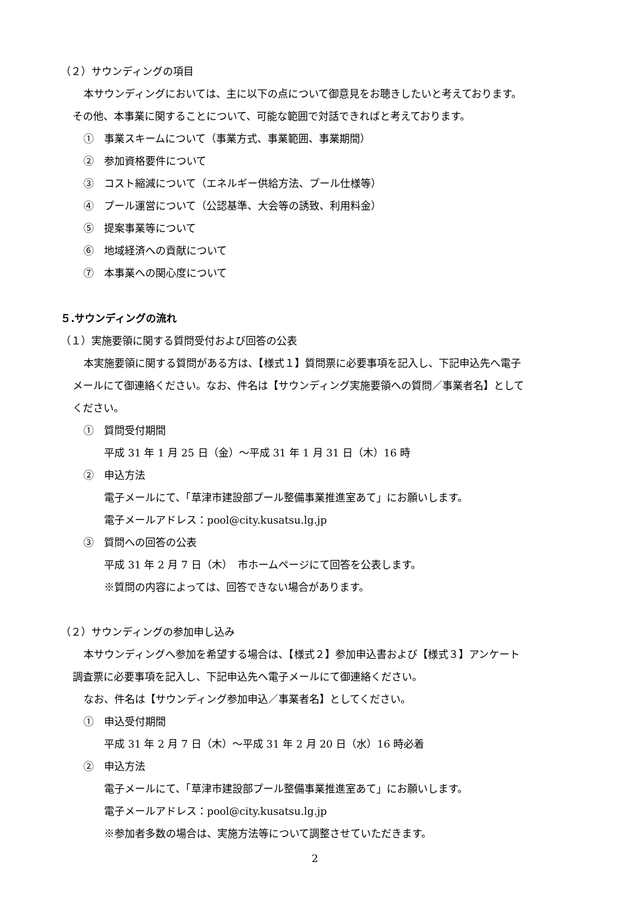（２）サウンディングの項目
本サウンディングにおいては、主に以下の点について御意見をお聴きしたいと考えております。
その他、本事業に関することについて、可能な範囲で対話できればと考えております。
①　事業スキームについて（事業方式、事業範囲、事業期間）
②　参加資格要件について
③　コスト縮減について（エネルギー供給方法、プール仕様等）
④　プール運営について（公認基準、大会等の誘致、利用料金）
⑤　提案事業等について
⑥　地域経済への貢献について
⑦　本事業への関心度について
５.サウンディングの流れ
（１）実施要領に関する質問受付および回答の公表
本実施要領に関する質問がある方は、【様式１】質問票に必要事項を記入し、下記申込先へ電子
メールにて御連絡ください。なお、件名は【サウンディング実施要領への質問／事業者名】として
ください。
①　質問受付期間
平成 31 年 1 月 25 日（金）～平成 31 年 1 月 31 日（木）16 時
②　申込方法
電子メールにて、「草津市建設部プール整備事業推進室あて」にお願いします。
電子メールアドレス：pool@city.kusatsu.lg.jp
③　質問への回答の公表
平成 31 年 2 月 7 日（木）　市ホームページにて回答を公表します。
※質問の内容によっては、回答できない場合があります。
（２）サウンディングの参加申し込み
本サウンディングへ参加を希望する場合は、【様式２】参加申込書および【様式３】アンケート
調査票に必要事項を記入し、下記申込先へ電子メールにて御連絡ください。
なお、件名は【サウンディング参加申込／事業者名】としてください。
①　申込受付期間
平成 31 年 2 月 7 日（木）～平成 31 年 2 月 20 日（水）16 時必着
②　申込方法
電子メールにて、「草津市建設部プール整備事業推進室あて」にお願いします。
電子メールアドレス：pool@city.kusatsu.lg.jp
※参加者多数の場合は、実施方法等について調整させていただきます。
2